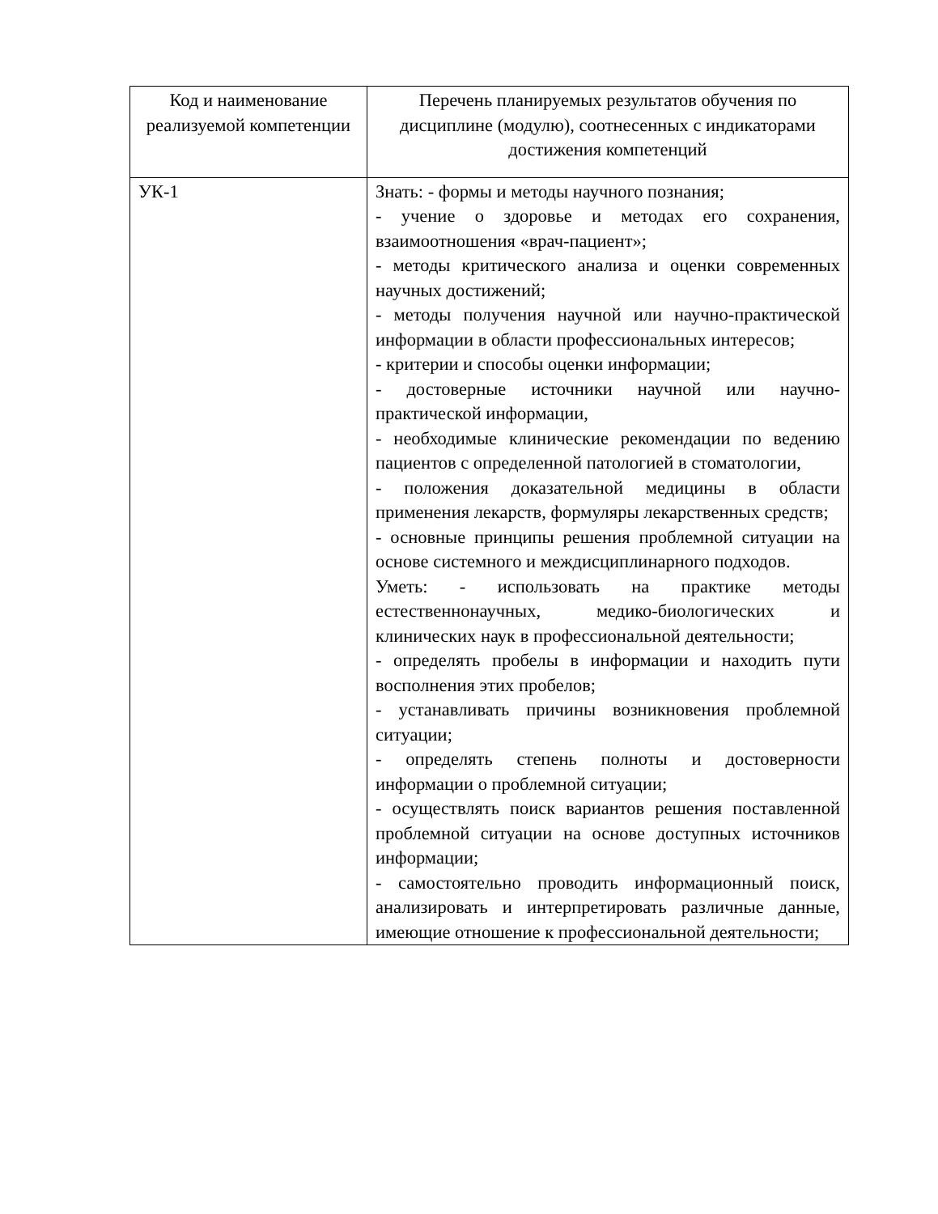| Код и наименование реализуемой компетенции | Перечень планируемых результатов обучения по дисциплине (модулю), соотнесенных с индикаторами достижения компетенций |
| --- | --- |
| УК-1 | Знать: - формы и методы научного познания; - учение о здоровье и методах его сохранения, взаимоотношения «врач-пациент»; - методы критического анализа и оценки современных научных достижений; - методы получения научной или научно-практической информации в области профессиональных интересов; - критерии и способы оценки информации; - достоверные источники научной или научно-практической информации, - необходимые клинические рекомендации по ведению пациентов с определенной патологией в стоматологии, - положения доказательной медицины в области применения лекарств, формуляры лекарственных средств; - основные принципы решения проблемной ситуации на основе системного и междисциплинарного подходов. Уметь: - использовать на практике методы естественнонаучных, медико-биологических и клинических наук в профессиональной деятельности; - определять пробелы в информации и находить пути восполнения этих пробелов; - устанавливать причины возникновения проблемной ситуации; - определять степень полноты и достоверности информации о проблемной ситуации; - осуществлять поиск вариантов решения поставленной проблемной ситуации на основе доступных источников информации; - самостоятельно проводить информационный поиск, анализировать и интерпретировать различные данные, имеющие отношение к профессиональной деятельности; |